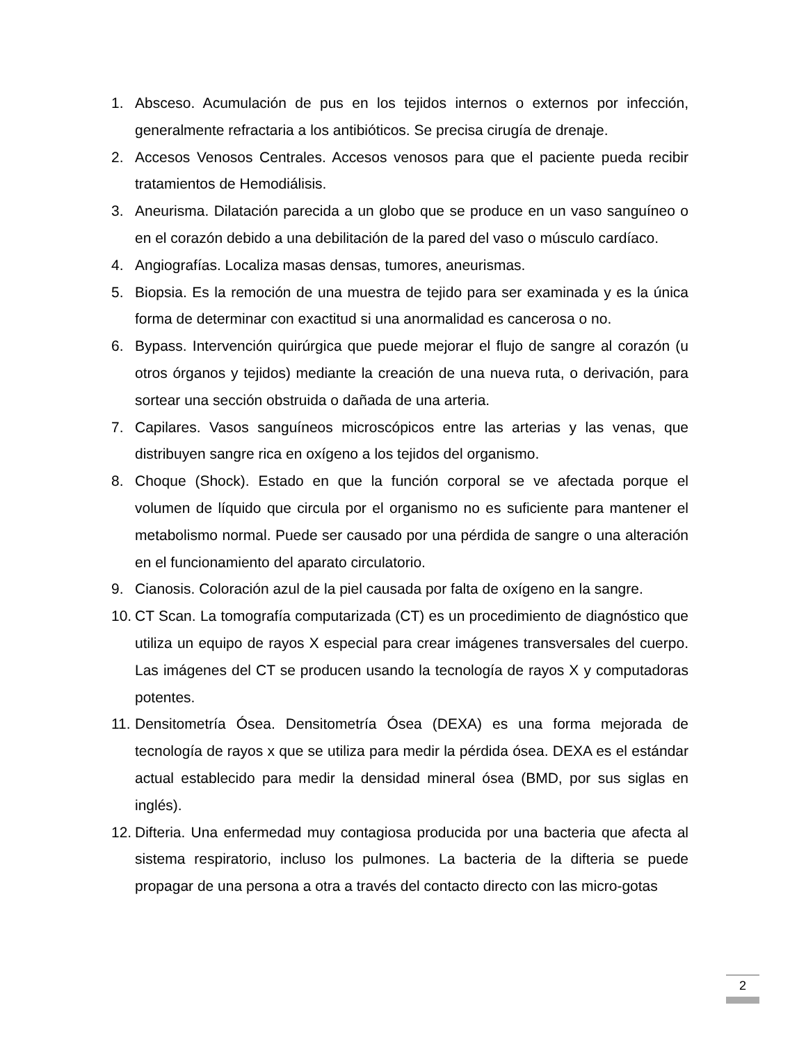1. Absceso. Acumulación de pus en los tejidos internos o externos por infección, generalmente refractaria a los antibióticos. Se precisa cirugía de drenaje.
2. Accesos Venosos Centrales. Accesos venosos para que el paciente pueda recibir tratamientos de Hemodiálisis.
3. Aneurisma. Dilatación parecida a un globo que se produce en un vaso sanguíneo o en el corazón debido a una debilitación de la pared del vaso o músculo cardíaco.
4. Angiografías. Localiza masas densas, tumores, aneurismas.
5. Biopsia. Es la remoción de una muestra de tejido para ser examinada y es la única forma de determinar con exactitud si una anormalidad es cancerosa o no.
6. Bypass. Intervención quirúrgica que puede mejorar el flujo de sangre al corazón (u otros órganos y tejidos) mediante la creación de una nueva ruta, o derivación, para sortear una sección obstruida o dañada de una arteria.
7. Capilares. Vasos sanguíneos microscópicos entre las arterias y las venas, que distribuyen sangre rica en oxígeno a los tejidos del organismo.
8. Choque (Shock). Estado en que la función corporal se ve afectada porque el volumen de líquido que circula por el organismo no es suficiente para mantener el metabolismo normal. Puede ser causado por una pérdida de sangre o una alteración en el funcionamiento del aparato circulatorio.
9. Cianosis. Coloración azul de la piel causada por falta de oxígeno en la sangre.
10. CT Scan. La tomografía computarizada (CT) es un procedimiento de diagnóstico que utiliza un equipo de rayos X especial para crear imágenes transversales del cuerpo. Las imágenes del CT se producen usando la tecnología de rayos X y computadoras potentes.
11. Densitometría Ósea. Densitometría Ósea (DEXA) es una forma mejorada de tecnología de rayos x que se utiliza para medir la pérdida ósea. DEXA es el estándar actual establecido para medir la densidad mineral ósea (BMD, por sus siglas en inglés).
12. Difteria. Una enfermedad muy contagiosa producida por una bacteria que afecta al sistema respiratorio, incluso los pulmones. La bacteria de la difteria se puede propagar de una persona a otra a través del contacto directo con las micro-gotas
2